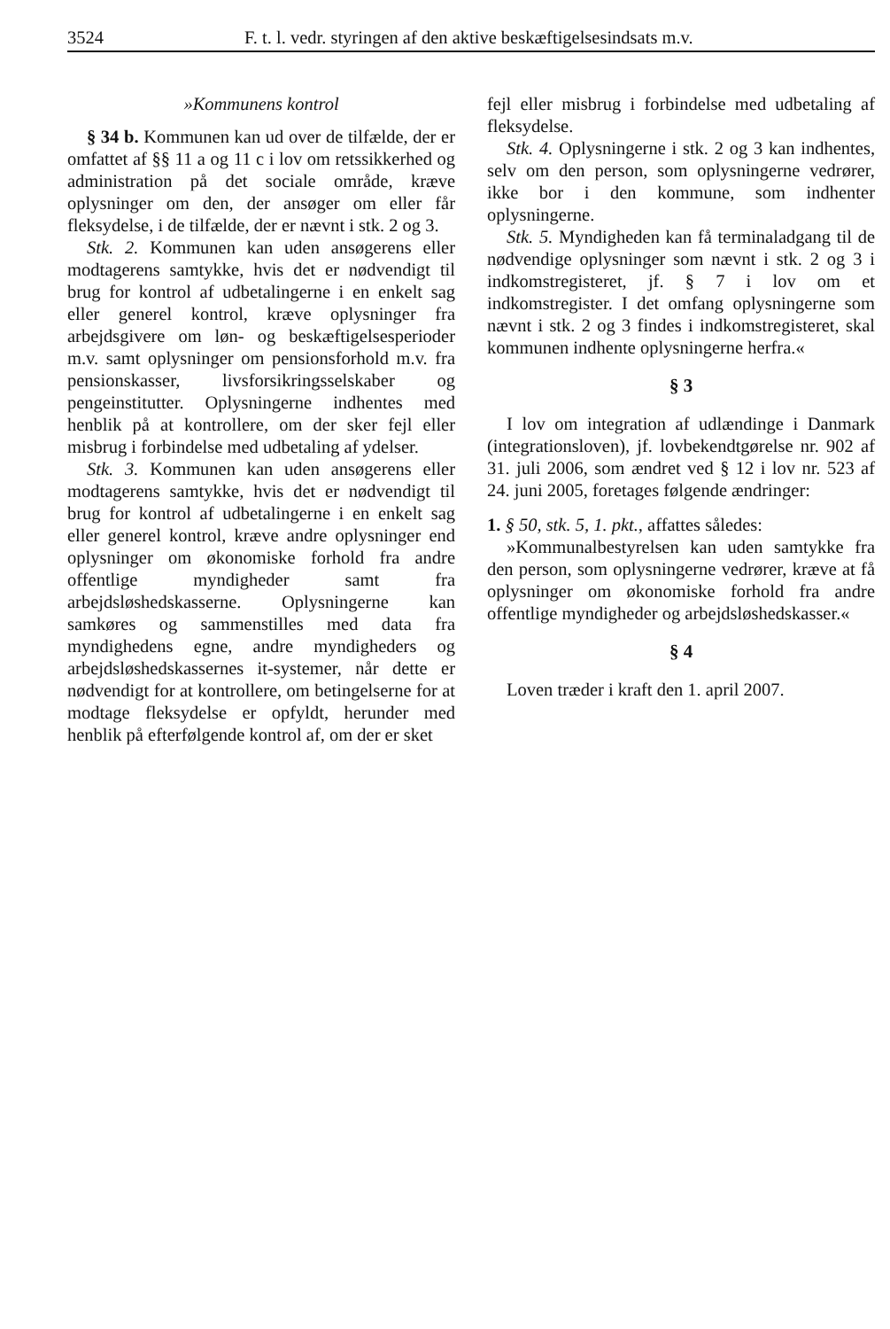3524 F. t. l. vedr. styringen af den aktive beskæftigelsesindsats m.v.
»Kommunens kontrol
§ 34 b. Kommunen kan ud over de tilfælde, der er omfattet af §§ 11 a og 11 c i lov om retssikkerhed og administration på det sociale område, kræve oplysninger om den, der ansøger om eller får fleksydelse, i de tilfælde, der er nævnt i stk. 2 og 3.
Stk. 2. Kommunen kan uden ansøgerens eller modtagerens samtykke, hvis det er nødvendigt til brug for kontrol af udbetalingerne i en enkelt sag eller generel kontrol, kræve oplysninger fra arbejdsgivere om løn- og beskæftigelsesperioder m.v. samt oplysninger om pensionsforhold m.v. fra pensionskasser, livsforsikringsselskaber og pengeinstitutter. Oplysningerne indhentes med henblik på at kontrollere, om der sker fejl eller misbrug i forbindelse med udbetaling af ydelser.
Stk. 3. Kommunen kan uden ansøgerens eller modtagerens samtykke, hvis det er nødvendigt til brug for kontrol af udbetalingerne i en enkelt sag eller generel kontrol, kræve andre oplysninger end oplysninger om økonomiske forhold fra andre offentlige myndigheder samt fra arbejdsløshedskasserne. Oplysningerne kan samkøres og sammenstilles med data fra myndighedens egne, andre myndigheders og arbejdsløshedskassernes it-systemer, når dette er nødvendigt for at kontrollere, om betingelserne for at modtage fleksydelse er opfyldt, herunder med henblik på efterfølgende kontrol af, om der er sket
fejl eller misbrug i forbindelse med udbetaling af fleksydelse.
Stk. 4. Oplysningerne i stk. 2 og 3 kan indhentes, selv om den person, som oplysningerne vedrører, ikke bor i den kommune, som indhenter oplysningerne.
Stk. 5. Myndigheden kan få terminaladgang til de nødvendige oplysninger som nævnt i stk. 2 og 3 i indkomstregisteret, jf. § 7 i lov om et indkomstregister. I det omfang oplysningerne som nævnt i stk. 2 og 3 findes i indkomstregisteret, skal kommunen indhente oplysningerne herfra.«
§ 3
I lov om integration af udlændinge i Danmark (integrationsloven), jf. lovbekendtgørelse nr. 902 af 31. juli 2006, som ændret ved § 12 i lov nr. 523 af 24. juni 2005, foretages følgende ændringer:
1. § 50, stk. 5, 1. pkt., affattes således:
»Kommunalbestyrelsen kan uden samtykke fra den person, som oplysningerne vedrører, kræve at få oplysninger om økonomiske forhold fra andre offentlige myndigheder og arbejdsløshedskasser.«
§ 4
Loven træder i kraft den 1. april 2007.